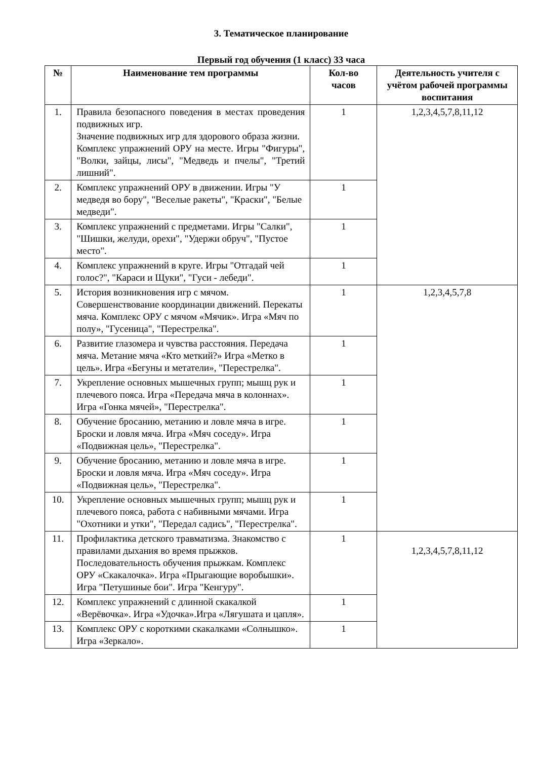3. Тематическое планирование
Первый год обучения (1 класс) 33 часа
| № | Наименование тем программы | Кол-во часов | Деятельность учителя с учётом рабочей программы воспитания |
| --- | --- | --- | --- |
| 1. | Правила безопасного поведения в местах проведения подвижных игр. Значение подвижных игр для здорового образа жизни. Комплекс упражнений ОРУ на месте. Игры "Фигуры", "Волки, зайцы, лисы", "Медведь и пчелы", "Третий лишний". | 1 | 1,2,3,4,5,7,8,11,12 |
| 2. | Комплекс упражнений ОРУ в движении. Игры "У медведя во бору", "Веселые ракеты", "Краски", "Белые медведи". | 1 | |
| 3. | Комплекс упражнений с предметами. Игры "Салки", "Шишки, желуди, орехи", "Удержи обруч", "Пустое место". | 1 | |
| 4. | Комплекс упражнений в круге. Игры "Отгадай чей голос?", "Караси и Щуки", "Гуси - лебеди". | 1 | |
| 5. | История возникновения игр с мячом. Совершенствование координации движений. Перекаты мяча. Комплекс ОРУ с мячом «Мячик». Игра «Мяч по полу», "Гусеница", "Перестрелка". | 1 | 1,2,3,4,5,7,8 |
| 6. | Развитие глазомера и чувства расстояния. Передача мяча. Метание мяча «Кто меткий?» Игра «Метко в цель». Игра «Бегуны и метатели», "Перестрелка". | 1 | |
| 7. | Укрепление основных мышечных групп; мышц рук и плечевого пояса. Игра «Передача мяча в колоннах». Игра «Гонка мячей», "Перестрелка". | 1 | |
| 8. | Обучение бросанию, метанию и ловле мяча в игре. Броски и ловля мяча. Игра «Мяч соседу». Игра «Подвижная цель», "Перестрелка". | 1 | |
| 9. | Обучение бросанию, метанию и ловле мяча в игре. Броски и ловля мяча. Игра «Мяч соседу». Игра «Подвижная цель», "Перестрелка". | 1 | |
| 10. | Укрепление основных мышечных групп; мышц рук и плечевого пояса, работа с набивными мячами. Игра "Охотники и утки", "Передал садись", "Перестрелка". | 1 | |
| 11. | Профилактика детского травматизма. Знакомство с правилами дыхания во время прыжков. Последовательность обучения прыжкам. Комплекс ОРУ «Скакалочка». Игра «Прыгающие воробышки». Игра "Петушиные бои". Игра "Кенгуру". | 1 | 1,2,3,4,5,7,8,11,12 |
| 12. | Комплекс упражнений с длинной скакалкой «Верёвочка». Игра «Удочка».Игра «Лягушата и цапля». | 1 | |
| 13. | Комплекс ОРУ с короткими скакалками «Солнышко». Игра «Зеркало». | 1 | |